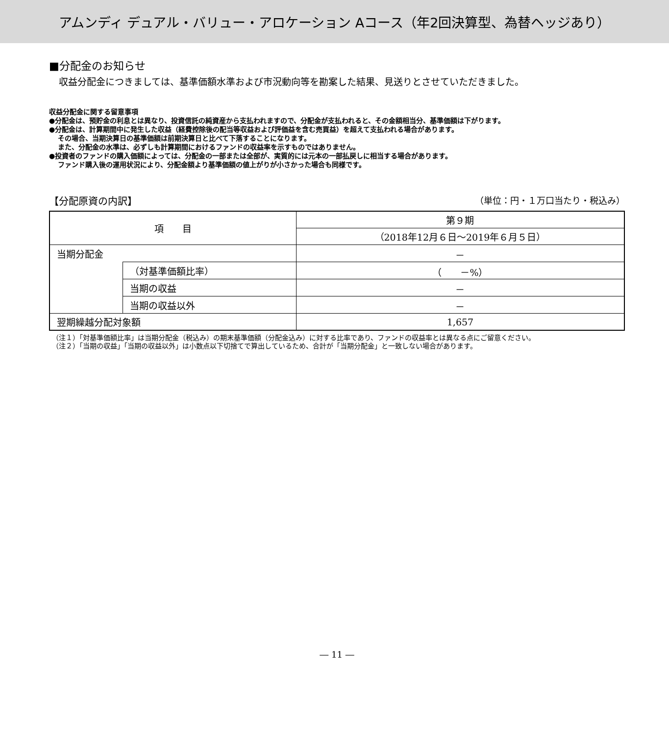アムンディ デュアル・バリュー・アロケーション Aコース（年2回決算型、為替ヘッジあり）
■分配金のお知らせ
収益分配金につきましては、基準価額水準および市況動向等を勘案した結果、見送りとさせていただきました。
収益分配金に関する留意事項
●分配金は、預貯金の利息とは異なり、投資信託の純資産から支払われますので、分配金が支払われると、その金額相当分、基準価額は下がります。
●分配金は、計算期間中に発生した収益（経費控除後の配当等収益および評価益を含む売買益）を超えて支払われる場合があります。
その場合、当期決算日の基準価額は前期決算日と比べて下落することになります。
また、分配金の水準は、必ずしも計算期間におけるファンドの収益率を示すものではありません。
●投資者のファンドの購入価額によっては、分配金の一部または全部が、実質的には元本の一部払戻しに相当する場合があります。
ファンド購入後の運用状況により、分配金額より基準価額の値上がりが小さかった場合も同様です。
【分配原資の内訳】 （単位：円・１万口当たり・税込み）
| 項 目 | | 第９期 |
| | | （2018年12月６日～2019年６月５日） |
| 当期分配金 | | － |
| | （対基準価額比率） | （ －%） |
| | 当期の収益 | － |
| | 当期の収益以外 | － |
| 翌期繰越分配対象額 | | 1,657 |
（注１）「対基準価額比率」は当期分配金（税込み）の期末基準価額（分配金込み）に対する比率であり、ファンドの収益率とは異なる点にご留意ください。
（注２）「当期の収益」「当期の収益以外」は小数点以下切捨てで算出しているため、合計が「当期分配金」と一致しない場合があります。
― 11 ―